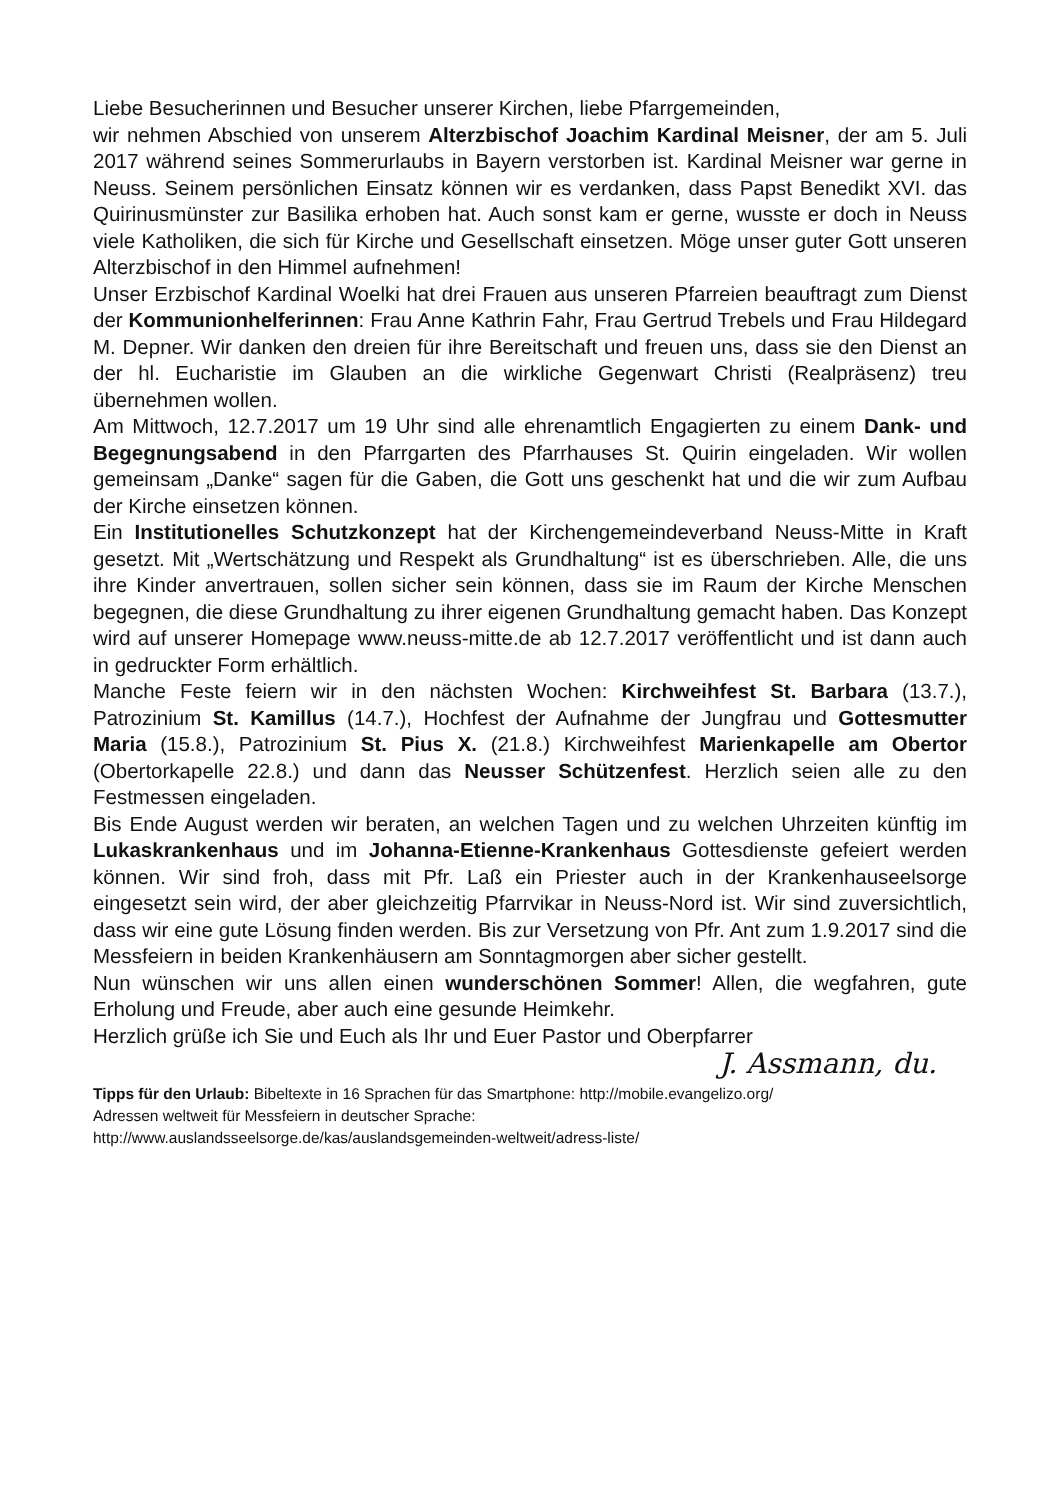Liebe Besucherinnen und Besucher unserer Kirchen, liebe Pfarrgemeinden,
wir nehmen Abschied von unserem Alterzbischof Joachim Kardinal Meisner, der am 5. Juli 2017 während seines Sommerurlaubs in Bayern verstorben ist. Kardinal Meisner war gerne in Neuss. Seinem persönlichen Einsatz können wir es verdanken, dass Papst Benedikt XVI. das Quirinusmünster zur Basilika erhoben hat. Auch sonst kam er gerne, wusste er doch in Neuss viele Katholiken, die sich für Kirche und Gesellschaft einsetzen. Möge unser guter Gott unseren Alterzbischof in den Himmel aufnehmen!
Unser Erzbischof Kardinal Woelki hat drei Frauen aus unseren Pfarreien beauftragt zum Dienst der Kommunionhelferinnen: Frau Anne Kathrin Fahr, Frau Gertrud Trebels und Frau Hildegard M. Depner. Wir danken den dreien für ihre Bereitschaft und freuen uns, dass sie den Dienst an der hl. Eucharistie im Glauben an die wirkliche Gegenwart Christi (Realpräsenz) treu übernehmen wollen.
Am Mittwoch, 12.7.2017 um 19 Uhr sind alle ehrenamtlich Engagierten zu einem Dank- und Begegnungsabend in den Pfarrgarten des Pfarrhauses St. Quirin eingeladen. Wir wollen gemeinsam „Danke“ sagen für die Gaben, die Gott uns geschenkt hat und die wir zum Aufbau der Kirche einsetzen können.
Ein Institutionelles Schutzkonzept hat der Kirchengemeindeverband Neuss-Mitte in Kraft gesetzt. Mit „Wertschätzung und Respekt als Grundhaltung“ ist es überschrieben. Alle, die uns ihre Kinder anvertrauen, sollen sicher sein können, dass sie im Raum der Kirche Menschen begegnen, die diese Grundhaltung zu ihrer eigenen Grundhaltung gemacht haben. Das Konzept wird auf unserer Homepage www.neuss-mitte.de ab 12.7.2017 veröffentlicht und ist dann auch in gedruckter Form erhältlich.
Manche Feste feiern wir in den nächsten Wochen: Kirchweihfest St. Barbara (13.7.), Patrozinium St. Kamillus (14.7.), Hochfest der Aufnahme der Jungfrau und Gottesmutter Maria (15.8.), Patrozinium St. Pius X. (21.8.) Kirchweihfest Marienkapelle am Obertor (Obertorkapelle 22.8.) und dann das Neusser Schützenfest. Herzlich seien alle zu den Festmessen eingeladen.
Bis Ende August werden wir beraten, an welchen Tagen und zu welchen Uhrzeiten künftig im Lukaskrankenhaus und im Johanna-Etienne-Krankenhaus Gottesdienste gefeiert werden können. Wir sind froh, dass mit Pfr. Laß ein Priester auch in der Krankenhauseelsorge eingesetzt sein wird, der aber gleichzeitig Pfarrvikar in Neuss-Nord ist. Wir sind zuversichtlich, dass wir eine gute Lösung finden werden. Bis zur Versetzung von Pfr. Ant zum 1.9.2017 sind die Messfeiern in beiden Krankenhäusern am Sonntagmorgen aber sicher gestellt.
Nun wünschen wir uns allen einen wunderschönen Sommer! Allen, die wegfahren, gute Erholung und Freude, aber auch eine gesunde Heimkehr.
Herzlich grüße ich Sie und Euch als Ihr und Euer Pastor und Oberpfarrer
J. Assmann, du.
Tipps für den Urlaub: Bibeltexte in 16 Sprachen für das Smartphone: http://mobile.evangelizo.org/
Adressen weltweit für Messfeiern in deutscher Sprache:
http://www.auslandsseelsorge.de/kas/auslandsgemeinden-weltweit/adress-liste/